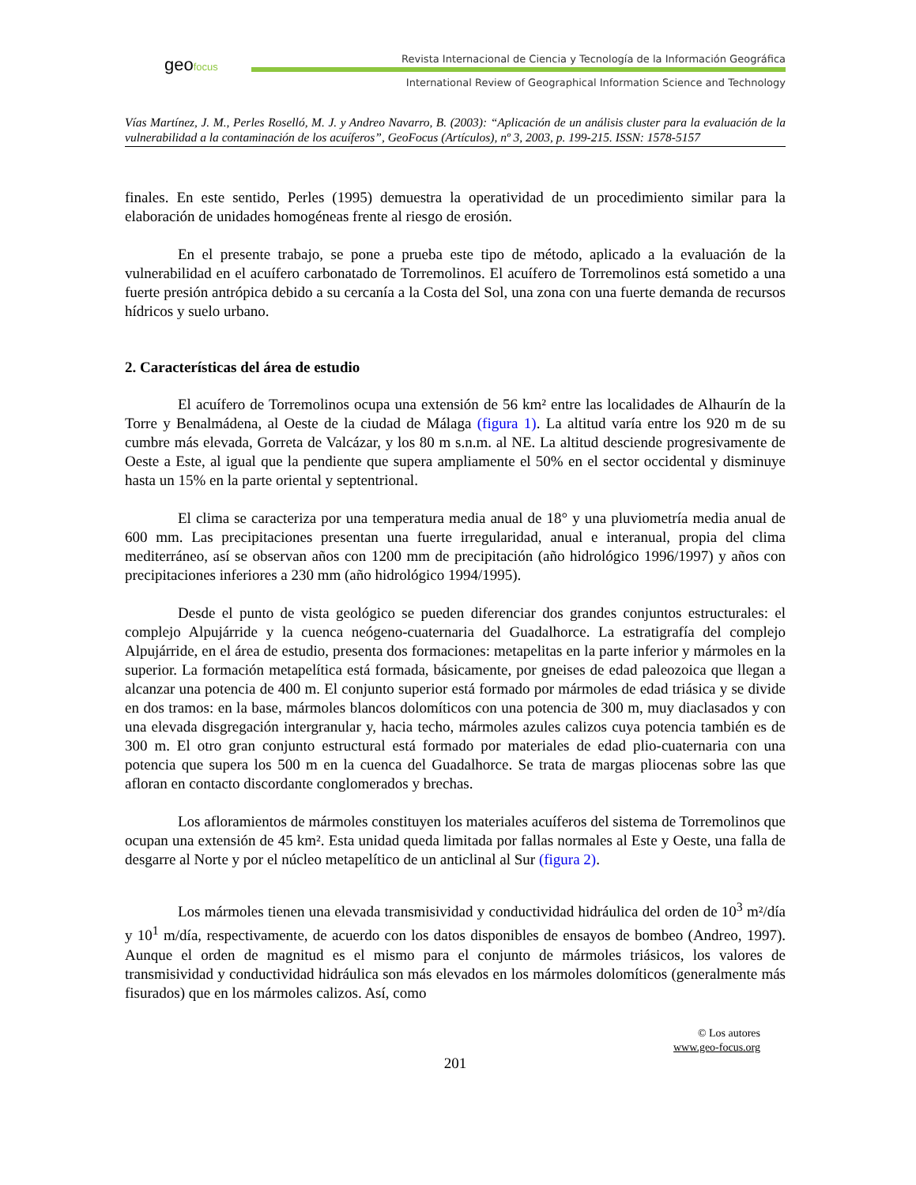geofocus
Revista Internacional de Ciencia y Tecnología de la Información Geográfica
International Review of Geographical Information Science and Technology
Vías Martínez, J. M., Perles Roselló, M. J. y Andreo Navarro, B. (2003): “Aplicación de un análisis cluster para la evaluación de la vulnerabilidad a la contaminación de los acuíferos”, GeoFocus (Artículos), nº 3, 2003, p. 199-215. ISSN: 1578-5157
finales. En este sentido, Perles (1995) demuestra la operatividad de un procedimiento similar para la elaboración de unidades homogéneas frente al riesgo de erosión.
En el presente trabajo, se pone a prueba este tipo de método, aplicado a la evaluación de la vulnerabilidad en el acuífero carbonatado de Torremolinos. El acuífero de Torremolinos está sometido a una fuerte presión antrópica debido a su cercanía a la Costa del Sol, una zona con una fuerte demanda de recursos hídricos y suelo urbano.
2. Características del área de estudio
El acuífero de Torremolinos ocupa una extensión de 56 km² entre las localidades de Alhaurín de la Torre y Benalmádena, al Oeste de la ciudad de Málaga (figura 1). La altitud varía entre los 920 m de su cumbre más elevada, Gorreta de Valcázar, y los 80 m s.n.m. al NE. La altitud desciende progresivamente de Oeste a Este, al igual que la pendiente que supera ampliamente el 50% en el sector occidental y disminuye hasta un 15% en la parte oriental y septentrional.
El clima se caracteriza por una temperatura media anual de 18° y una pluviometría media anual de 600 mm. Las precipitaciones presentan una fuerte irregularidad, anual e interanual, propia del clima mediterráneo, así se observan años con 1200 mm de precipitación (año hidrológico 1996/1997) y años con precipitaciones inferiores a 230 mm (año hidrológico 1994/1995).
Desde el punto de vista geológico se pueden diferenciar dos grandes conjuntos estructurales: el complejo Alpujárride y la cuenca neógeno-cuaternaria del Guadalhorce. La estratigrafía del complejo Alpujárride, en el área de estudio, presenta dos formaciones: metapelitas en la parte inferior y mármoles en la superior. La formación metapelítica está formada, básicamente, por gneises de edad paleozoica que llegan a alcanzar una potencia de 400 m. El conjunto superior está formado por mármoles de edad triásica y se divide en dos tramos: en la base, mármoles blancos dolomíticos con una potencia de 300 m, muy diaclasados y con una elevada disgregación intergranular y, hacia techo, mármoles azules calizos cuya potencia también es de 300 m. El otro gran conjunto estructural está formado por materiales de edad plio-cuaternaria con una potencia que supera los 500 m en la cuenca del Guadalhorce. Se trata de margas pliocenas sobre las que afloran en contacto discordante conglomerados y brechas.
Los afloramientos de mármoles constituyen los materiales acuíferos del sistema de Torremolinos que ocupan una extensión de 45 km². Esta unidad queda limitada por fallas normales al Este y Oeste, una falla de desgarre al Norte y por el núcleo metapelítico de un anticlinal al Sur (figura 2).
Los mármoles tienen una elevada transmisividad y conductividad hidráulica del orden de 10<sup>3</sup> m²/día y 10<sup>1</sup> m/día, respectivamente, de acuerdo con los datos disponibles de ensayos de bombeo (Andreo, 1997). Aunque el orden de magnitud es el mismo para el conjunto de mármoles triásicos, los valores de transmisividad y conductividad hidráulica son más elevados en los mármoles dolomíticos (generalmente más fisurados) que en los mármoles calizos. Así, como
© Los autores
www.geo-focus.org
201